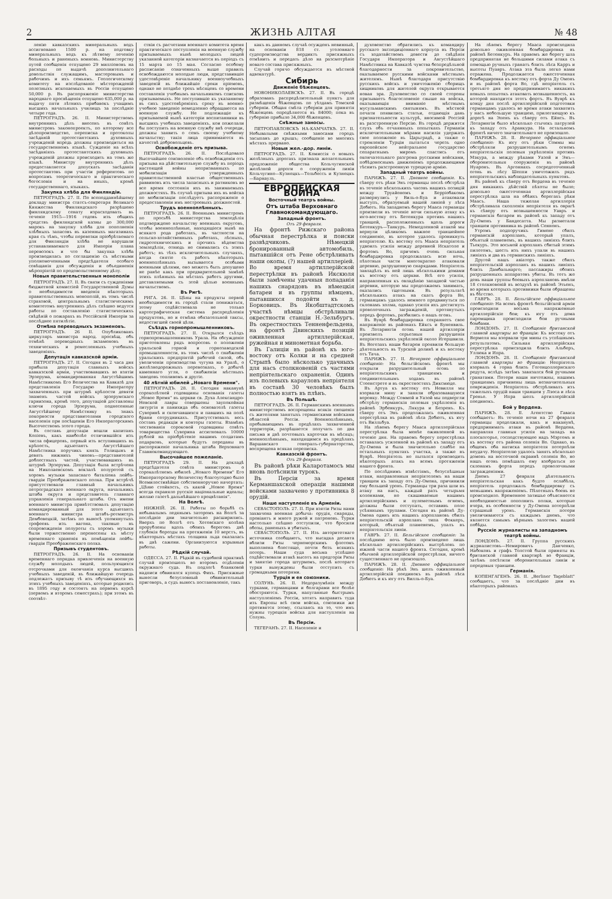2 ЖИЗНЬ АЛТАЯ № 48
ленію кавказскихъ минеральныхъ водъ ассигновано 1500 р. на подговку минеральныхъ водъ къ лѣтнему леченію больныхъ и раненыхъ воиновъ. Министерству путей сообщенія отпущено 29 милліоновъ на расходы по выдачѣ дополнительнаго довольствія служащимъ, мастеровымъ и рабочимъ и ихъ семьямъ. Геологическому комитету на изслѣдованіе мѣсторожденій полезныхъ ископаемыхъ въ Россіи отпущено 50,000 р. Въ распоряженіе министерства народнаго просвѣщенія отпущено 635,000 р. на выдачу пяти лѣтнихъ прибавокъ учащимъ высшихъ начальныхъ училищъ за послѣдніе четыре года.
ПЕТРОГРАДЪ. 26. II. Министерствомъ внутреннихъ дѣлъ внесенъ въ совѣтъ министровъ законопроектъ, по которому все дѣлопроизводство, переписка и протоколы засѣданій протестантскихъ духовныхъ учрежденій впредь должны производиться на государственномъ языкѣ. Сужденіе на всѣхъ засѣданіяхъ протестантскихъ духовныхъ учрежденій должны происходить на томъ же языкѣ. Министру внутреннихъ дѣлъ предоставляется допускать засѣданія протестантовъ при участіи референтовъ по вопросамъ теоретическаго и практическаго богословія и на иныхъ, кромѣ государственнаго, языкахъ.
Закупка хлѣба для Финляндіи.
ПЕТРОГРАДЪ. 27. II. По всеподданнѣйшему докладу министра статсъ-секретаря Великаго Княжества Финляндскаго разрѣшено финляндскому сенату израсходовать въ теченіе 1915—1916 годовъ изъ общихъ средствъ финляндской казны до 300,000 марокъ на закупку хлѣба для пополненія хлѣбныхъ запасовъ въ казенныхъ магазинахъ края съ тѣмъ, чтобы перевозки пріобрѣтаемаго для Финляндіи хлѣба не нарушали устанавливаемаго для Имперіи плана перевозокъ и что бы закупка хлѣба производилась по соглашенію съ мѣстными уполномоченными предсѣдателя особаго совѣщанія для обсужденія и объединенія мѣропріятій по продовольственному дѣлу.
Новыя правительственныя монополіи
ПЕТРОГРАДЪ. 27. II. Въ связи съ сужденіями бюджетной комиссіей Государственной Думы о необходимости введенія нѣкоторыхъ правительственныхъ монополій, въ томъ числѣ страховой, центральнымъ статистическимъ комитетомъ внутреннихъ дѣлъ спѣшно ведутся работы по составленію статистическихъ свѣдѣній о пожарахъ въ Россійской Имперіи за послѣднее пятилѣтіе.
Отмѣна переводныхъ экзаменовъ.
ПЕТРОГРАДЪ. 26 II. Опубликованъ циркуляръ министра народ. просвѣщ. объ отмѣнѣ переводныхъ экзаменовъ въ техническихъ и ремесленныхъ учебныхъ заведеніяхъ.
Депутація кавказской арміи.
ПЕТРОГРАДЪ. 27. II. Сегодня въ 2 часа дня прибыла депутація славныхъ войскъ кавказской арміи, участвовавшихъ во взятіи Эрзерума, командированная Августѣйшимъ Намѣстникомъ Его Величества на Кавказѣ для представленія Государю Императору захваченныхъ при штурмѣ крѣпости девяти знаменъ частей войскъ эрзерумскаго гарнизона, кромѣ того, депутаціей доставлены ключи города Эрзерума, поднесенные Августѣйшему Намѣстнику въ знакъ покорности представителями городского населенія при посѣщеніи Его Императорскимъ Высочествомъ этого города.
Въ составъ депутаціи вошли капитанъ Копіевъ, какъ наиболѣе отличившійся изъ числа офицеровъ, первый изъ вступившихъ въ крѣпость, адъютантъ Августѣйшаго Намѣстника поручикъ князь Голицынъ и девять нижнихъ чиновъ—представителей доблестныхъ частей, участвовавшихъ въ штурмѣ Эрзерума. Депутація была встрѣчена на Николаевскомъ вокзалѣ полуротой съ хоромъ музыки запаснаго баталіона лейбъ-гвардіи Преображенскаго полка. При встрѣчѣ присутствовали главный начальникъ петроградскаго военнаго округа, начальникъ штаба округа и представитель главнаго управленія генеральнаго штаба. Отъ имени военнаго министра привѣтствовалъ депутацію командированный для этого адъютантъ военнаго министра штабъ-ротмистръ Дембовецкій, затѣмъ по выносѣ упомянутыхъ трофеевъ изъ вагона, таковые въ сопровожденіи полуроты съ хоромъ музыки были торжественно перенесены къ мѣсту временнаго храненія въ помѣщеніи лейбъ-гвардіи Преображенскаго полка.
Призывъ студентовъ.
ПЕТРОГРАДЪ. 26. II. На основаніи временнаго порядка привлеченія на военную службу молодыхъ людей, пользующихся отсрочками для окончанія курса высшихъ учебныхъ заведеній, въ ближайшую очередь подлежатъ призыву тѣ изъ обучающихся въ этихъ учебныхъ заведеніяхъ, которые родились въ 1895 году и состоятъ на первомъ курсѣ (первомъ и второмъ семестрахъ); при этомъ въ соотвѣт-
ствіи съ расчетами военнаго комитета время практическаго поступленія на военную службу призываемыхъ нынѣ молодыхъ людей указанной категоріи назначается въ періодъ съ 15 марта по 15 мая. Согласно особому расписанію означенныхъ выше правилъ освобождаются молодые люди, представившіе удостовѣреніе начальнику военноучебныхъ заведеній въ ближайшіе сроки пріемовъ, однако не позднѣе трехъ мѣсяцевъ со времени составленія учебнымъ начальникомъ списковъ призываемыхъ. Не поступившіе къ указанному въ сихъ удостовѣреніяхъ сроку въ военно-учебное заведеніе немедленно обращаются на военную службу. Не подлежащіе къ призываемой нынѣ категоріи воспитанники въ высшихъ учебныхъ заведеніяхъ, кои пожелали бы поступить на военную службу внѣ очереди, должны заявить о семъ своему учебному начальству; такія лица принимаются въ качествѣ добровольцевъ.
Освобожденіе отъ призыва.
ПЕТРОГРАДЪ. 26. II. Послѣдовало Высочайшее соизволеніе объ освобожденіи отъ призыва на дѣйствительную службу въ періодъ настоящей войны непризванныхъ по мобилизаціи утвержденныхъ правительственной властью общественныхъ раввиновъ изъ числа запасныхъ и ратниковъ во все время состоянія ихъ въ занимаемыхъ должностяхъ. Въ случаѣ призыва ихъ въ войска по мобилизаціи послѣдуетъ распоряженіе о предоставленіи имъ нестроевыхъ должностей.
Трудъ военноплѣнныхъ.
ПЕТРОГРАДЪ. 26. II. Военнымъ министромъ по просьбѣ министерства земледѣлія подтверждено начальству военныхъ округовъ, чтобы военноплѣнные, находящіеся нынѣ на всякаго рода работахъ, въ частности на сельско-хозяйственныхъ работахъ, лѣсныхъ, гидротехническихъ и прочихъ вѣдомства земледѣлія, отнюдь не снимались съ этихъ работъ; въ тѣхъ исключительныхъ случаяхъ, когда снятіе съ работъ нѣкоторыхъ военноплѣнныхъ вызывается особыми военными цѣлями, оно можетъ быть допущено не ранѣе какъ при предварительной замѣнѣ этихъ плѣнныхъ на мѣстахъ работъ другими, доставляемыми съ этой цѣлью военнымъ начальствомъ.
Въ Ригѣ.
РИГА. 26. II. Цѣны на продукты первой необходимости въ городѣ стали понижаться, этому содѣйствовала не только картографическая система распредѣленія продуктовъ, но и отмѣна обязательной таксы, недостигшей своей цѣли.
Съѣздъ горнопромышленниковъ.
ПЕТРОГРАДЪ. 27. II. Открылся съѣздъ горнопромышленниковъ Урала. На обсужденіе приготовлены рядъ вопросовъ о положеніи уральской горной и горнозаводской промышленности, въ томъ числѣ о снабженіи уральскихъ предпріятій рабочей силой, объ увеличеніи производства чугуна на Уралѣ, о желѣзнодорожныхъ перевозкахъ, о добычѣ каменнаго угля, о снабженіи мѣстныхъ заводовъ топливомъ и другіе.
40 лѣтній юбилей „Новаго Времени".
ПЕТРОГРАДЪ. 28. II. Сегодня наканунѣ сороколѣтней годовщины основанія газеты „Новое Время" въ церкви св. Духа Александро-Невской лавры совершены заупокойная литургія и панихида объ основателѣ газеты Суворинѣ и скончавшихся и павшихъ на полѣ брани сотрудникахъ. Присутствовалъ весь составъ редакціи и конторы газеты. Взамѣнъ чествованія сороковой годовщины совѣтъ товарищества Суворина ассигновалъ 10000 рублей на пріобрѣтеніе нашимъ солдатамъ подарковъ, которые будутъ переданы въ распоряженіе начальника штаба Верховнаго Главнокомандующаго.
Высочайшее пожеланіе.
ПЕТРОГРАДЪ 29. II. На докладѣ предсѣдателя совѣта министровъ о сорокалѣтнемъ юбилеѣ „Новаго Времени" Его Императорскому Величеству благоугодно было Всемилостивѣйше собственноручно начертать: „Цѣню стойкость, съ какой „Новое Время" всегда охраняло русскіе національные идеалы; желаю газетѣ дальнѣйшаго процвѣтанія".
На Волгѣ.
НИЖНІЙ. 26. II. Работы по борьбѣ съ небывалымъ ледянымъ заторомъ на Волгѣ за послѣдніе дни значительно расширились. Вверхъ по Волгѣ отъ Хотовскаго колѣна прорублены вдоль обоихъ береговъ двѣ глубокія борозды на протяженіи 10 верстъ, въ нѣкоторыхъ мѣстахъ толщина льда оказалась въ двѣ сажени. Организуются взрывныя работы.
Рѣдкій случай.
ОДЕССА. 27. II. Рѣдкій въ судебной практикѣ случай произошелъ во второмъ отдѣленіи окружнаго суда. Въ подлогѣ бланковой надписи обвинялся купецъ Фихъ. Присяжные вынесли безусловный обвинительный приговоръ, а судъ вынесъ постановленіе, такъ
какъ въ данномъ случаѣ осужденъ невинный, на основаніи 818 ст. уголовнаго судопроизводства вердиктъ присяжныхъ отмѣнить и передать дѣло на разсмотрѣніе новаго состава присяжныхъ.
Случай горячо обсуждается въ мѣстной адвокатурѣ.
Сибирь
Движеніе бѣженцевъ.
НОВОНИКОЛАЕВСКЪ. 27. II. Въ городѣ образованъ распредѣлительный пунктъ для размѣщенія бѣженцовъ по уѣздамъ Томской губерніи. Общая смѣта губерніи для принятія бѣженцевъ опредѣляется въ 84000; пока въ губернію прибыло 34,000 бѣженцевъ.
Снѣжные заносы.
ПЕТРОПАВЛОВСКЪ НА-КАМЧАТКѢ. 27. II. Небывалыми снѣжными заносами городъ засыпанъ до крышъ; сообщеніе во многихъ мѣстахъ прервано.
Новыя жел.-дор. линіи.
ПЕТРОГРАДЪ. 27. II. Комиссія о новыхъ желѣзныхъ дорогахъ признала желательнымъ предложеніе общества Кольчугинской желѣзной дороги о сооруженіи линіи Кольчугино—Кузнецкъ—Тельбессъ и Кузнецкъ—Барнаулъ.
ЕВРОПЕЙСКАЯ ВОЙНА
Восточный театръ войны.
Отъ штаба Верховнаго Главнокомандующаго.
Западный фронтъ.
Отъ 29 февраля.
На фронтѣ Рижскаго района обычная перестрѣлка и поиски развѣдчиковъ. Нѣмецкій бронированный автомобиль, пытавшійся отъ Рене обстрѣливать наши окопы, (?) нашей артиллеріей. Во время артиллерійской перестрѣлки въ районѣ Икскюля были замѣчены удачныя попаданія нашихъ снарядовъ въ нѣмецкія батареи и въ группы нѣмцевъ, пытавшихся подойти къ д. Борковицъ. Въ Якобштадтскомъ участкѣ нѣмцы обстрѣливали окрестности станціи Н.-Зельбургъ. Въ окрестностяхъ Тенненфельдена, на фронтѣ Двинскихъ позицій оживленная артиллерійская, ружейная и минометная борьба.
Въ Галиціи въ районѣ къ юго-востоку отъ Колки и на средней Стрыпѣ было нѣсколько удачныхъ для насъ столкновеній съ частями непріятельскаго охраненія. Одинъ изъ полевыхъ карауловъ непріятеля въ составѣ 30 человѣкъ былъ полностью взятъ въ плѣнъ.
Въ Польшѣ.
ПЕТРОГРАДЪ. 26. II. Германскимъ военнымъ министерствомъ воспрещены всякія сношенія съ жителями занятыхъ германскими войсками областей Россіи. Военноплѣннымъ, пребывающимъ въ предѣлахъ захваченной территоріи, разрѣшается получать по два письма и двѣ почтовыхъ карточки въ мѣсяцъ; военноплѣннымъ, находящимся въ предѣлахъ Варшавскаго генералъ-губернаторства, воспрещена всякая переписка.
Кавказскій фронтъ.
Отъ 29 февраля.
Въ районѣ рѣки Каларотамосъ мы вновь потѣснили турокъ.
Въ Персіи за время Керманшахской операціи нашими войсками захвачено у противника 8 орудій.
Наше наступленіе въ Арменіи.
СЕВАСТОПОЛЬ. 27. II. При взятіи Ризы нами захвачена военная добыча: орудія, снаряды, провіантъ и много ружей и патроновъ. Турки настолько спѣшно отступили, что бросили обозы, раненыхъ и убитыхъ.
СЕВАСТОПОЛЬ. 27. II. Изъ авторитетнаго источника сообщаютъ, что высадка десанта вблизи Ризы черноморскимъ флотомъ выполнена блестяще, почти безъ всякихъ потерь. Наши суда весьма успѣшно содѣйствовали атакѣ высотъ на предгоріи Ризы и занятію города штурмомъ, послѣ котораго турки вынуждены были отступить съ громадными потерями.
Турція и ея союзники.
СОЛУНЬ. 26. II. Недоразумѣнія между турками, германцами и болгарами все болѣе обостряются. Турки, напуганные быстрымъ наступленіемъ Россіи, хотятъ направить туда изъ Европы всѣ свои войска, союзники же противятся этому, ссылаясь на то, что имъ нужны турецкія войска для наступленія на Солунь.
Въ Персіи.
ТЕГЕРАНЪ. 27. II. Населеніе и
духовенство обратились къ командиру русскаго экспедиціоннаго корпуса въ Персіи съ ходатайствомъ довести до свѣдѣнія Государя Императора и Августѣйшаго Намѣстника на Кавказѣ чувства безпредѣльной благодарности за покровительство, оказываемое русскими войсками мѣстнымъ жителямъ. Нынѣ благодаря присутствію русскихъ войскъ и уничтоженію сборищъ хищниковъ для жителей округа открывается новая эра. Духовенство со своей стороны призываетъ благословеніе свыше на войска, оказывающія вниманіе мѣстнымъ мусульманскимъ святынямъ. Въ мѣстной печати появились статьи, отдающія дань признательности культурѣ, вносимой Россіей въ разстроенную Персію. Въ городѣ держится слухъ объ отчаянныхъ попыткахъ Германіи исключительными мѣрами насилія удержать свое положеніе въ Царьградѣ, а также о стремленіи Турціи пытаться черезъ одно европейское нейтральное государство сепаратнымъ миромъ спастись отъ окончательнаго разгрома русскими войсками, побѣдоноснымъ движеніемъ продолжающими тѣснить разстроенную турецкую армію.
Западный театръ войны.
ПАРИЖЪ. 27. II. Дневное сообщеніе. Къ сѣверу отъ рѣки Энъ германцы послѣ обстрѣла въ теченіе нѣсколькихъ часовъ нашихъ позицій между Труайономъ и Берріобакомъ развернулись у Виль-о-Буа и атаковали выступъ, образуемый нашей линіей у лѣса Дебютъ. На западномъ берегу Мааса германцы произвели въ теченіе ночи сильную атаку къ юго-востоку отъ Бетенкура противъ нашихъ траншей, расположенныхъ вдоль дороги Бетенкуръ—Танкуръ. Немедленной атакой мы вернули цѣликомъ важное траншейное соединеніе, въ которое удалось проникнуть непріятелю. Къ востоку отъ Мааса непріятель удвоилъ усилія между деревней Искатоле и фортомъ Во, причемъ очень сильная бомбардировка продолжалась всю ночь, пѣхотныя части многократно атаковали деревню, разрушенную снарядами. Непріятель завладѣлъ въ ней лишь нѣсколькими домами къ востоку отъ церкви. Всѣ его усилія, направленныя къ овладѣнію западной частью деревни, которую мы продолжаемъ занимать, оказались тщетными. Въ результатѣ нѣсколькихъ атакъ на скатъ форта Во, германцамъ удалось немного продвинуться по склонамъ холма, однако усилія ихъ достигнуть проволочныхъ загражденій, протянутыхъ передъ фортомъ, разбились о нашъ огонь.
Въ Вуврѣ бомбардировка сохраняетъ свое напряженіе въ районахъ Ейксъ и Буненвиль. Въ Лотарингіи огонь нашей артиллеріи произвелъ серьезныя разрушенія непріятельскихъ укрѣпленій около Игершвиля. Въ Вогезахъ наши батареи проявили большую дѣятельность въ Турской долинѣ и къ востоку отъ Тача.
ПАРИЖЪ. 27. II. Вечернее оффиціальное сообщеніе: На бельгійскомъ фронтѣ мы открыли разрушительный огонь по непріятельскимъ траншеямъ и соединительнымъ ходамъ въ районѣ Стеенстрете и въ окрестностяхъ Диксмюде.
Въ Артуа къ востоку отъ Невилля мы взорвали мину и заняли образовавшуюся воронку. Между Соммой и Уазой мы подвергли обстрѣлу германскія полевыя укрѣпленія въ районѣ Эрбенкуръ, Лякура и Безренъ. Къ сѣверу отъ Энъ продолжалась оживленная перестрѣлка въ районѣ лѣса Дебютъ, къ югу отъ Вилльбуа.
На лѣвомъ берегу Мааса артиллерійская перестрѣлка была менѣе оживленной въ теченіе дня. На правомъ берегу перестрѣлка оставалась усиленной въ районѣ къ западу отъ Ду-Омона и была значительно слабѣе на остальныхъ пунктахъ участка, а также въ Вуврѣ. Непріятель не пытался производить нѣкоторыхъ атакъ на всемъ протяженіи нашего фронта.
По послѣднимъ извѣстіямъ, безуспѣшныя атаки, направленныя непріятелемъ на наши траншеи къ западу отъ Ду-Омона, причинили ему большой уронъ. Германцы три раза шли въ атаку на насъ, каждый разъ четырьмя колоннами, но скашиваемые нашимъ артиллерійскимъ и пулеметнымъ огнемъ, должны были отступать, оставивъ поле усѣяннымъ трупами. Сегодня въ районѣ Ду-Омона одинъ изъ нашихъ аэроплановъ сбилъ непріятельскій аэропланъ типа Фоккеръ, который, объятый пламенемъ, упалъ въ непріятельскія линіи.
ГАВРЪ. 27. II. Бельгійское сообщеніе: За послѣднюю ночь было произведено лишь нѣсколько артиллерійскихъ выстрѣловъ по южной части нашего фронта. Сегодня, кромѣ обычной артиллерійской перестрѣлки, ничего существеннаго не произошло.
ПАРИЖЪ. 28. II. Дневное оффиціальное сообщеніе: На рѣкѣ Энъ шелъ оживленный артиллерійскій поединокъ въ районѣ лѣса Дебютъ и къ югу отъ Вилль-о-Буа.
На лѣвомъ берегу Мааса происходила довольно оживленная бомбардировка въ районѣ Бетенкуръ. На правомъ же берегу шла предпринятая не большими силами атака съ помощью ручныхъ гранатъ близъ лѣса Карръ и высоты Пуавръ. Атака эта была легко нами отражена. Продолжается ожесточенная бомбардировка къ востоку отъ форта Ду Омонъ и въ районѣ форта Во, гдѣ непріятель съ третьяго дня не предпринимаетъ никакихъ новыхъ попытокъ атаковать возвышенность, на которой находится этотъ фортъ. Въ Вуврѣ къ концу дня послѣ артиллерійской подготовки германцамъ удалось во время атаки захватить у насъ небольшую траншею, прилегающую къ дорогѣ на Эпенъ къ сѣверу отъ Ейнсъ. Въ Лотарингіи было нѣсколько стычекъ патрулей къ западу отъ Аранкура. На остальномъ фронтѣ ничего значительнаго не произошло.
ПАРИЖЪ. 28. II. Вечернее оффиціальное сообщеніе: Къ югу отъ рѣки Соммы мы обстрѣляли разрушительнымъ огнемъ непріятельскія полевыя укрѣпленія противъ Мэкура, а между рѣками Уазой и Энъ—оборонительныя сооруженія въ районѣ Нуаронъ. Въ Аргоннахъ сосредоточенный огонь въ лѣсу Шеппи уничтожилъ рядъ непріятельскихъ наблюдательныхъ пунктовъ.
Въ районѣ къ сѣверу отъ Вердена въ теченіе дня никакихъ дѣйствій пѣхоты не было; довольно ожесточенная артиллерійская перестрѣлка шла на обѣихъ берегахъ рѣки Маасъ. Наша тяжелая артиллерія обстрѣливала скопленія непріятеля въ оврагѣ къ сѣверу отъ возвышенности Уавръ и германскія батареи въ районѣ къ западу отъ Ду-Омонъ у Бандесатта. Мы разметали траншеи противника въ районѣ Сеннонъ.
Утромъ подпоручикъ Гимене сбилъ германскій аэропланъ, который упалъ, объятый пламенемъ, въ нашихъ линіяхъ близъ Тьекуръ. Это восьмой аэропланъ сбитый этимъ пилотомъ, шесть изъ нихъ упали въ нашихъ линіяхъ и два въ германскихъ линіяхъ.
Другой нашъ авіаторъ также сбилъ непріятельскій аэропланъ въ нашихъ линіяхъ близъ Дамбальнарго; пассажиры обоихъ разрушенныхъ аппаратовъ убиты. Въ тотъ же день наши группы боевыхъ аэроплановъ имѣли 18 столкновеній въ воздухѣ въ районѣ Этьенъ, во время которыхъ противники были обращены въ бѣгство.
ГАВРЪ. 28. II. Бельгійское оффиціальное сообщеніе: На всемъ фронтѣ бельгійской арміи происходили весьма напряженные артиллерійскіе бои; къ югу отъ дома паромщика происходили бои ручными бомбами.
ЛОНДОНЪ. 27. II. Сообщеніе британской главной квартиры во Франціи: Къ востоку отъ Вермеля мы взорвали три мины съ успѣшнымъ результатомъ. Сильная артиллерійская перестрѣлка происходила близъ Альберъ, Уллюка и Ипра.
ЛОНДОНЪ. 28. II. Сообщеніе британской главной квартиры во Франціи: Непріятель взорвалъ 4 горна близъ Гогенцоллернскаго редута, вслѣдъ затѣмъ завязался бой ручными гранатами. Потери наши ничтожны, нашимъ траншеямъ причинены лишь незначительныя поврежденія. Непріятель обстрѣливалъ изъ тяжелыхъ орудій наши траншеи у Лэоса и лѣса Гренье. У Ипра шелъ артиллерійскій поединокъ.
Бой у Вердена.
ПАРИЖЪ. 28. II. Агентство Гаваса сообщаетъ: Въ теченіе ночи на 27 февраля германцы продолжали, какъ и наканунѣ, предпринимать атаки въ районѣ Вердена, направляя главныя усилія на западъ на плоскогорье, господствующее надъ Мэртомъ и къ востоку отъ района селенія Во. Однако, въ общемъ оба натиска непріятеля потерпѣли неудачу. Непріятелю удалось занять нѣсколько домовъ на восточной окраинѣ селенія Во, но нашъ огонь помѣшалъ ему взобраться по склонамъ форта передъ проволочными загражденіями.
Днемъ 27 февраля дѣятельность непріятельская какъ будто ослабѣла, непріятель продолжалъ бомбардировку съ меньшимъ напряженіемъ. Пѣхотныхъ боевъ не происходило. Временное затишье объясняется необходимостью пополнить полки, которые вчера, въ особенности у Ду-Омона потерпѣли страшный уронъ. Германскія потери увеличиваются съ каждымъ днемъ, что является самымъ вѣрнымъ залогомъ нашей побѣды.
Русскіе журналисты на западномъ театрѣ войны.
ЛОНДОНЪ. 27. II. Группа русскихъ журналистовъ—Немировичъ Данченко, Набоковъ и графъ Толстой были приняты въ британской главной квартирѣ во Франціи, затѣмъ посѣтили оборонительныя линіи и передовыя траншеи.
Германія.
КОПЕНГАГЕНЪ. 26. II. „Berliner Tageblatt" сообщаетъ, что за послѣдніе дни въ нѣкоторыхъ районахъ